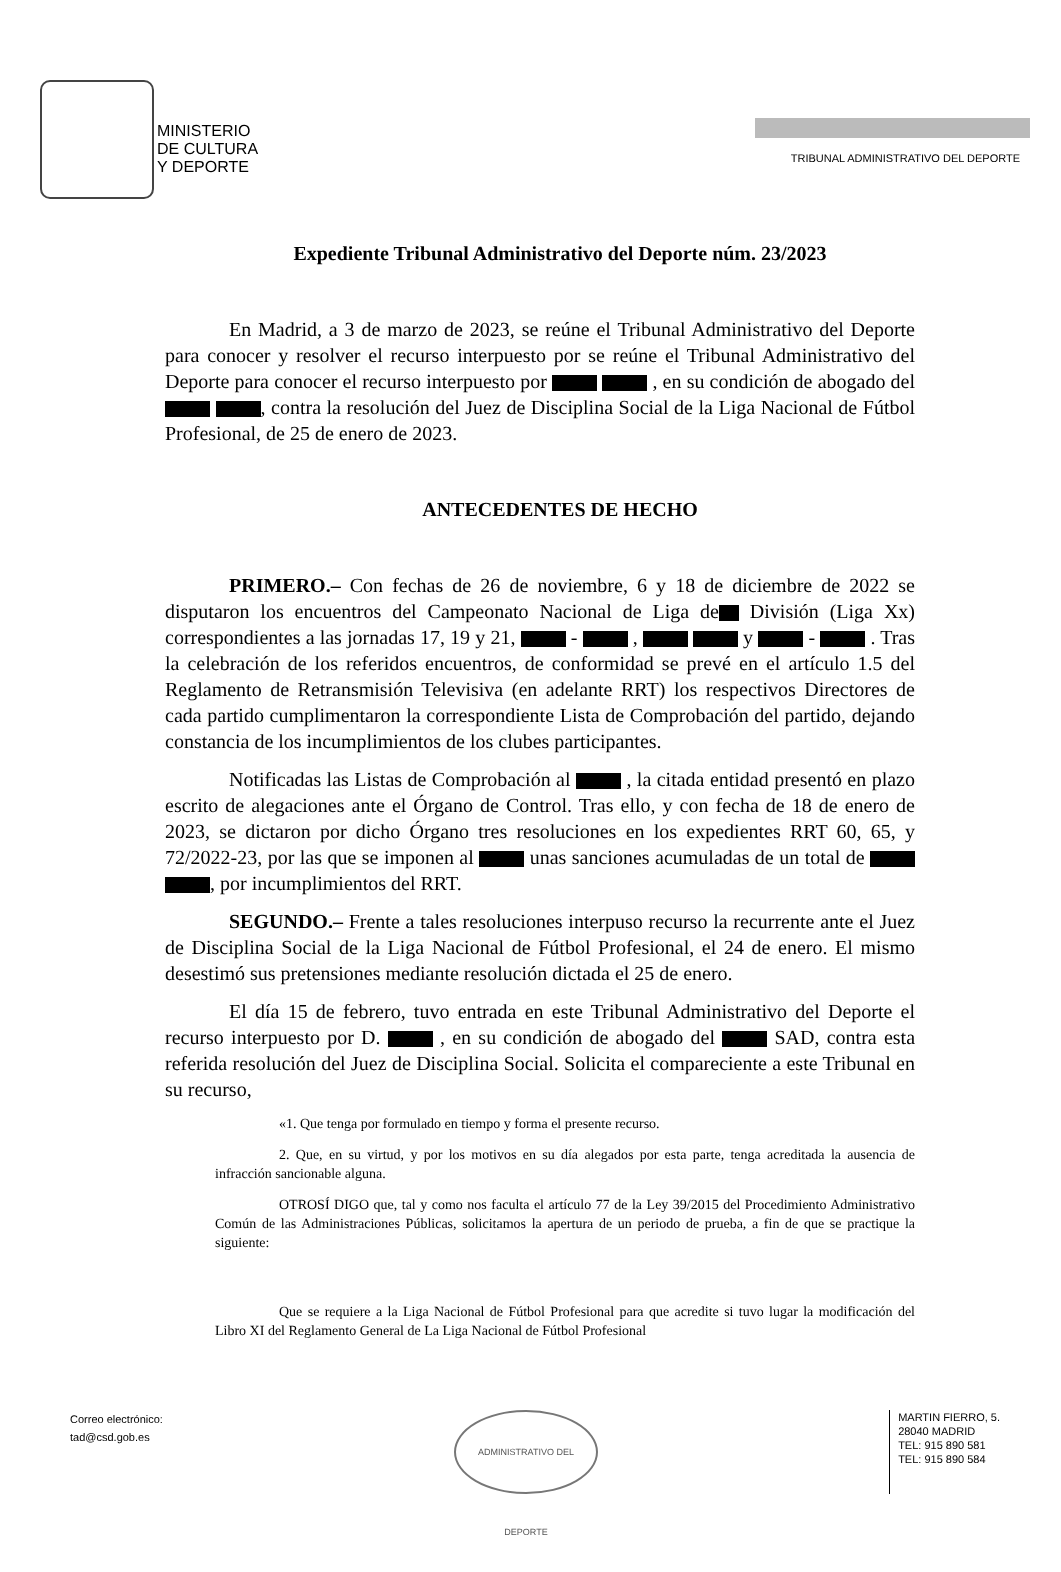MINISTERIO
DE CULTURA
Y DEPORTE
TRIBUNAL ADMINISTRATIVO DEL DEPORTE
Expediente Tribunal Administrativo del Deporte núm. 23/2023
En Madrid, a 3 de marzo de 2023, se reúne el Tribunal Administrativo del Deporte para conocer y resolver el recurso interpuesto por se reúne el Tribunal Administrativo del Deporte para conocer el recurso interpuesto por , en su condición de abogado del , contra la resolución del Juez de Disciplina Social de la Liga Nacional de Fútbol Profesional, de 25 de enero de 2023.
ANTECEDENTES DE HECHO
PRIMERO.– Con fechas de 26 de noviembre, 6 y 18 de diciembre de 2022 se disputaron los encuentros del Campeonato Nacional de Liga de División (Liga Xx) correspondientes a las jornadas 17, 19 y 21, - , y - . Tras la celebración de los referidos encuentros, de conformidad se prevé en el artículo 1.5 del Reglamento de Retransmisión Televisiva (en adelante RRT) los respectivos Directores de cada partido cumplimentaron la correspondiente Lista de Comprobación del partido, dejando constancia de los incumplimientos de los clubes participantes.
Notificadas las Listas de Comprobación al , la citada entidad presentó en plazo escrito de alegaciones ante el Órgano de Control. Tras ello, y con fecha de 18 de enero de 2023, se dictaron por dicho Órgano tres resoluciones en los expedientes RRT 60, 65, y 72/2022-23, por las que se imponen al unas sanciones acumuladas de un total de , por incumplimientos del RRT.
SEGUNDO.– Frente a tales resoluciones interpuso recurso la recurrente ante el Juez de Disciplina Social de la Liga Nacional de Fútbol Profesional, el 24 de enero. El mismo desestimó sus pretensiones mediante resolución dictada el 25 de enero.
El día 15 de febrero, tuvo entrada en este Tribunal Administrativo del Deporte el recurso interpuesto por D. , en su condición de abogado del SAD, contra esta referida resolución del Juez de Disciplina Social. Solicita el compareciente a este Tribunal en su recurso,
«1. Que tenga por formulado en tiempo y forma el presente recurso.
2. Que, en su virtud, y por los motivos en su día alegados por esta parte, tenga acreditada la ausencia de infracción sancionable alguna.
OTROSÍ DIGO que, tal y como nos faculta el artículo 77 de la Ley 39/2015 del Procedimiento Administrativo Común de las Administraciones Públicas, solicitamos la apertura de un periodo de prueba, a fin de que se practique la siguiente:
Que se requiere a la Liga Nacional de Fútbol Profesional para que acredite si tuvo lugar la modificación del Libro XI del Reglamento General de La Liga Nacional de Fútbol Profesional
Correo electrónico:
tad@csd.gob.es
ADMINISTRATIVO DEL DEPORTE
MARTIN FIERRO, 5.
28040 MADRID
TEL: 915 890 581
TEL: 915 890 584